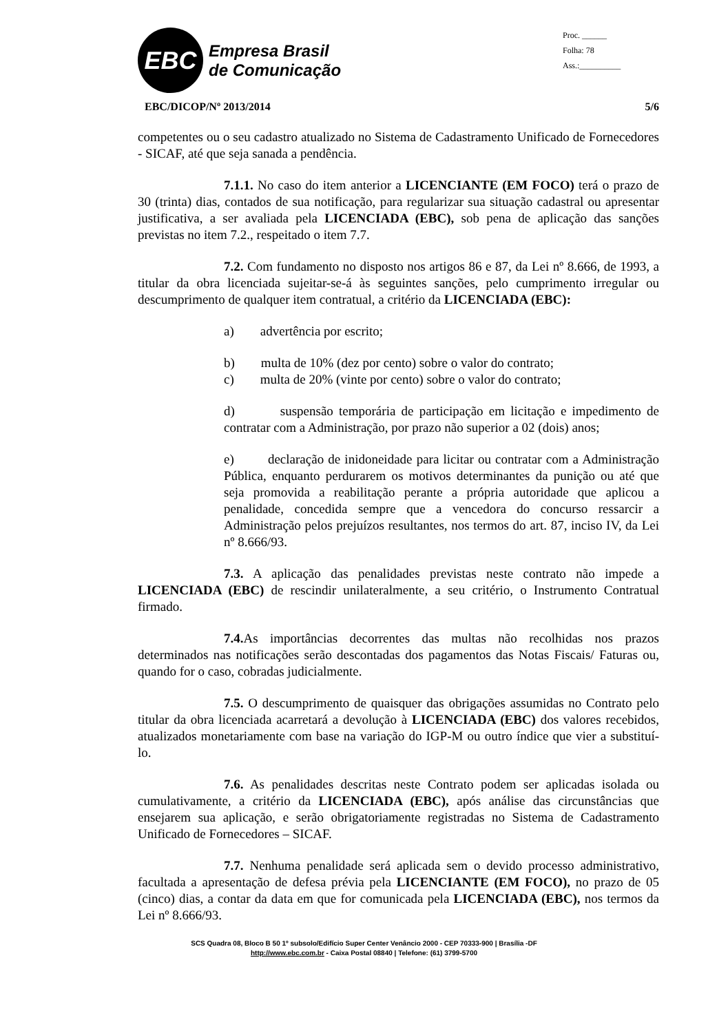EBC
Empresa Brasil
de Comunicação
Proc. ______
Folha: 78
Ass.:__________
EBC/DICOP/Nº 2013/2014 5/6
competentes ou o seu cadastro atualizado no Sistema de Cadastramento Unificado de Fornecedores - SICAF, até que seja sanada a pendência.
7.1.1. No caso do item anterior a LICENCIANTE (EM FOCO) terá o prazo de 30 (trinta) dias, contados de sua notificação, para regularizar sua situação cadastral ou apresentar justificativa, a ser avaliada pela LICENCIADA (EBC), sob pena de aplicação das sanções previstas no item 7.2., respeitado o item 7.7.
7.2. Com fundamento no disposto nos artigos 86 e 87, da Lei nº 8.666, de 1993, a titular da obra licenciada sujeitar-se-á às seguintes sanções, pelo cumprimento irregular ou descumprimento de qualquer item contratual, a critério da LICENCIADA (EBC):
a) advertência por escrito;
b) multa de 10% (dez por cento) sobre o valor do contrato;
c) multa de 20% (vinte por cento) sobre o valor do contrato;
d) suspensão temporária de participação em licitação e impedimento de contratar com a Administração, por prazo não superior a 02 (dois) anos;
e) declaração de inidoneidade para licitar ou contratar com a Administração Pública, enquanto perdurarem os motivos determinantes da punição ou até que seja promovida a reabilitação perante a própria autoridade que aplicou a penalidade, concedida sempre que a vencedora do concurso ressarcir a Administração pelos prejuízos resultantes, nos termos do art. 87, inciso IV, da Lei nº 8.666/93.
7.3. A aplicação das penalidades previstas neste contrato não impede a LICENCIADA (EBC) de rescindir unilateralmente, a seu critério, o Instrumento Contratual firmado.
7.4. As importâncias decorrentes das multas não recolhidas nos prazos determinados nas notificações serão descontadas dos pagamentos das Notas Fiscais/ Faturas ou, quando for o caso, cobradas judicialmente.
7.5. O descumprimento de quaisquer das obrigações assumidas no Contrato pelo titular da obra licenciada acarretará a devolução à LICENCIADA (EBC) dos valores recebidos, atualizados monetariamente com base na variação do IGP-M ou outro índice que vier a substituí-lo.
7.6. As penalidades descritas neste Contrato podem ser aplicadas isolada ou cumulativamente, a critério da LICENCIADA (EBC), após análise das circunstâncias que ensejarem sua aplicação, e serão obrigatoriamente registradas no Sistema de Cadastramento Unificado de Fornecedores – SICAF.
7.7. Nenhuma penalidade será aplicada sem o devido processo administrativo, facultada a apresentação de defesa prévia pela LICENCIANTE (EM FOCO), no prazo de 05 (cinco) dias, a contar da data em que for comunicada pela LICENCIADA (EBC), nos termos da Lei nº 8.666/93.
SCS Quadra 08, Bloco B 50 1º subsolo/Edifício Super Center Venâncio 2000 - CEP 70333-900 | Brasília -DF
http://www.ebc.com.br - Caixa Postal 08840 | Telefone: (61) 3799-5700